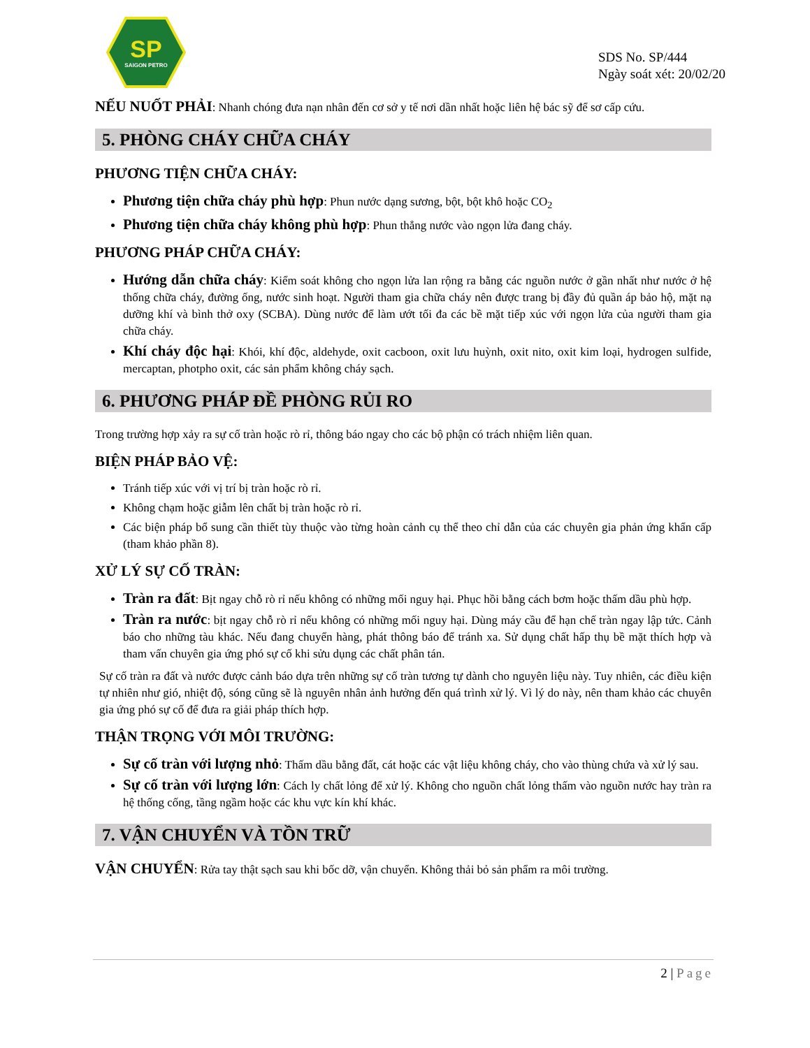SP
SAIGON PETRO
SDS No. SP/444
Ngày soát xét: 20/02/20
NẾU NUỐT PHẢI: Nhanh chóng đưa nạn nhân đến cơ sở y tế nơi dần nhất hoặc liên hệ bác sỹ để sơ cấp cứu.
5. PHÒNG CHÁY CHỮA CHÁY
PHƯƠNG TIỆN CHỮA CHÁY:
Phương tiện chữa cháy phù hợp: Phun nước dạng sương, bột, bột khô hoặc CO<sub>2</sub>
Phương tiện chữa cháy không phù hợp: Phun thẳng nước vào ngọn lửa đang cháy.
PHƯƠNG PHÁP CHỮA CHÁY:
Hướng dẫn chữa cháy: Kiểm soát không cho ngọn lửa lan rộng ra bằng các nguồn nước ở gần nhất như nước ở hệ thống chữa cháy, đường ống, nước sinh hoạt. Người tham gia chữa cháy nên được trang bị đầy đủ quần áp bảo hộ, mặt nạ dưỡng khí và bình thở oxy (SCBA). Dùng nước để làm ướt tối đa các bề mặt tiếp xúc với ngọn lửa của người tham gia chữa cháy.
Khí cháy độc hại: Khói, khí độc, aldehyde, oxit cacboon, oxit lưu huỳnh, oxit nito, oxit kim loại, hydrogen sulfide, mercaptan, photpho oxit, các sản phẩm không cháy sạch.
6. PHƯƠNG PHÁP ĐỀ PHÒNG RỦI RO
Trong trường hợp xảy ra sự cố tràn hoặc rò rỉ, thông báo ngay cho các bộ phận có trách nhiệm liên quan.
BIỆN PHÁP BẢO VỆ:
Tránh tiếp xúc với vị trí bị tràn hoặc rò rỉ.
Không chạm hoặc giẫm lên chất bị tràn hoặc rò rỉ.
Các biện pháp bổ sung cần thiết tùy thuộc vào từng hoàn cảnh cụ thể theo chỉ dẫn của các chuyên gia phản ứng khẩn cấp (tham khảo phần 8).
XỬ LÝ SỰ CỐ TRÀN:
Tràn ra đất: Bịt ngay chỗ rò rỉ nếu không có những mối nguy hại. Phục hồi bằng cách bơm hoặc thấm dầu phù hợp.
Tràn ra nước: bịt ngay chỗ rò rỉ nếu không có những mối nguy hại. Dùng máy cầu để hạn chế tràn ngay lập tức. Cảnh báo cho những tàu khác. Nếu đang chuyển hàng, phát thông báo để tránh xa. Sử dụng chất hấp thụ bề mặt thích hợp và tham vấn chuyên gia ứng phó sự cố khi sửu dụng các chất phân tán.
Sự cố tràn ra đất và nước được cảnh báo dựa trên những sự cố tràn tương tự dành cho nguyên liệu này. Tuy nhiên, các điều kiện tự nhiên như gió, nhiệt độ, sóng cũng sẽ là nguyên nhân ảnh hưởng đến quá trình xử lý. Vì lý do này, nên tham khảo các chuyên gia ứng phó sự cố để đưa ra giải pháp thích hợp.
THẬN TRỌNG VỚI MÔI TRƯỜNG:
Sự cố tràn với lượng nhỏ: Thấm dầu bằng đất, cát hoặc các vật liệu không cháy, cho vào thùng chứa và xử lý sau.
Sự cố tràn với lượng lớn: Cách ly chất lỏng để xử lý. Không cho nguồn chất lỏng thấm vào nguồn nước hay tràn ra hệ thống cống, tầng ngầm hoặc các khu vực kín khí khác.
7. VẬN CHUYỂN VÀ TỒN TRỮ
VẬN CHUYỂN: Rửa tay thật sạch sau khi bốc dỡ, vận chuyển. Không thải bỏ sản phẩm ra môi trường.
2 | Page